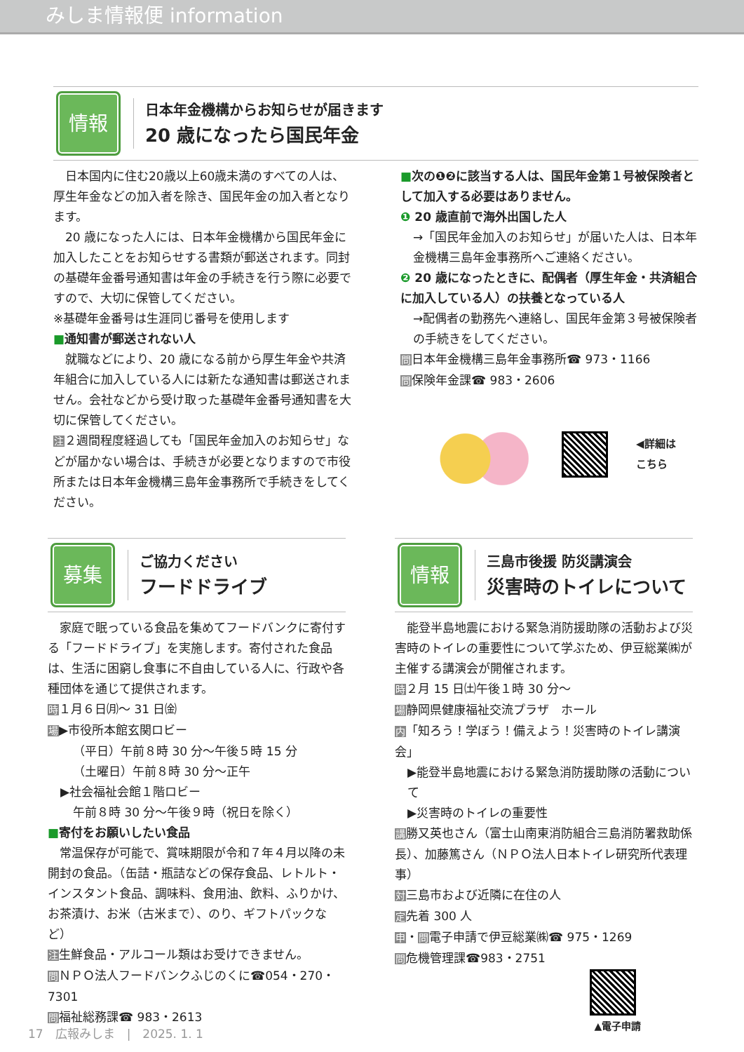みしま情報便 information
情報
日本年金機構からお知らせが届きます
20 歳になったら国民年金
　日本国内に住む20歳以上60歳未満のすべての人は、厚生年金などの加入者を除き、国民年金の加入者となります。
　20 歳になった人には、日本年金機構から国民年金に加入したことをお知らせする書類が郵送されます。同封の基礎年金番号通知書は年金の手続きを行う際に必要ですので、大切に保管してください。
※基礎年金番号は生涯同じ番号を使用します
■通知書が郵送されない人
　就職などにより、20 歳になる前から厚生年金や共済年組合に加入している人には新たな通知書は郵送されません。会社などから受け取った基礎年金番号通知書を大切に保管してください。
注２週間程度経過しても「国民年金加入のお知らせ」などが届かない場合は、手続きが必要となりますので市役所または日本年金機構三島年金事務所で手続きをしてください。
■次の❶❷に該当する人は、国民年金第１号被保険者として加入する必要はありません。
❶ 20 歳直前で海外出国した人
→「国民年金加入のお知らせ」が届いた人は、日本年金機構三島年金事務所へご連絡ください。
❷ 20 歳になったときに、配偶者（厚生年金・共済組合に加入している人）の扶養となっている人
→配偶者の勤務先へ連絡し、国民年金第３号被保険者の手続きをしてください。
問日本年金機構三島年金事務所☎ 973・1166
問保険年金課☎ 983・2606
◀詳細は
こちら
募集
ご協力ください
フードドライブ
　家庭で眠っている食品を集めてフードバンクに寄付する「フードドライブ」を実施します。寄付された食品は、生活に困窮し食事に不自由している人に、行政や各種団体を通じて提供されます。
時１月６日㈪～ 31 日㈮
場▶市役所本館玄関ロビー
（平日）午前８時 30 分～午後５時 15 分
（土曜日）午前８時 30 分～正午
▶社会福祉会館１階ロビー
午前８時 30 分～午後９時（祝日を除く）
■寄付をお願いしたい食品
　常温保存が可能で、賞味期限が令和７年４月以降の未開封の食品。（缶詰・瓶詰などの保存食品、レトルト・インスタント食品、調味料、食用油、飲料、ふりかけ、お茶漬け、お米（古米まで）、のり、ギフトパックなど）
注生鮮食品・アルコール類はお受けできません。
問ＮＰＯ法人フードバンクふじのくに☎054・270・7301
問福祉総務課☎ 983・2613
情報
三島市後援 防災講演会
災害時のトイレについて
　能登半島地震における緊急消防援助隊の活動および災害時のトイレの重要性について学ぶため、伊豆総業㈱が主催する講演会が開催されます。
時２月 15 日㈯午後１時 30 分～
場静岡県健康福祉交流プラザ　ホール
内「知ろう！学ぼう！備えよう！災害時のトイレ講演会」
▶能登半島地震における緊急消防援助隊の活動について
▶災害時のトイレの重要性
講勝又英也さん（富士山南東消防組合三島消防署救助係長）、加藤篤さん（ＮＰＯ法人日本トイレ研究所代表理事）
対三島市および近隣に在住の人
定先着 300 人
申・問電子申請で伊豆総業㈱☎ 975・1269
問危機管理課☎983・2751
▲電子申請
17　広報みしま　|　2025. 1. 1